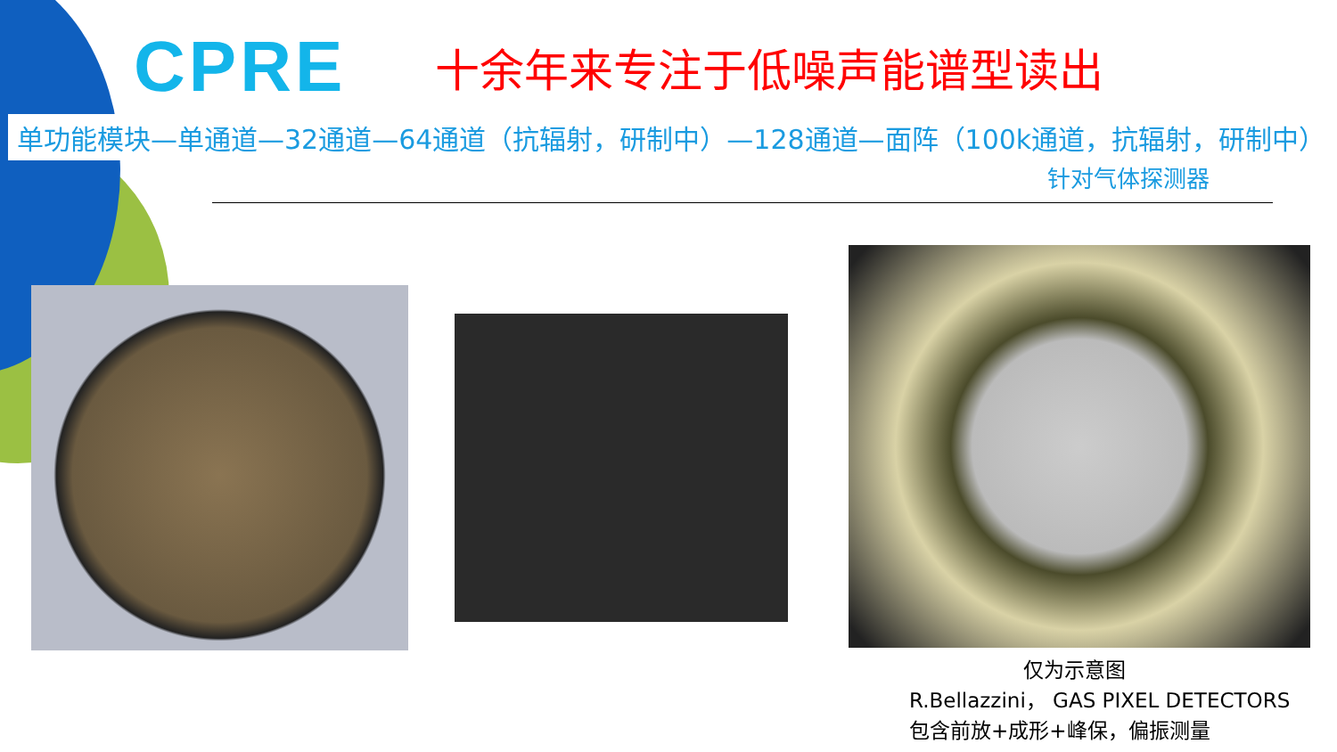CPRE
十余年来专注于低噪声能谱型读出
单功能模块—单通道—32通道—64通道（抗辐射，研制中）—128通道—面阵（100k通道，抗辐射，研制中）
针对气体探测器
仅为示意图
R.Bellazzini， GAS PIXEL DETECTORS
包含前放+成形+峰保，偏振测量